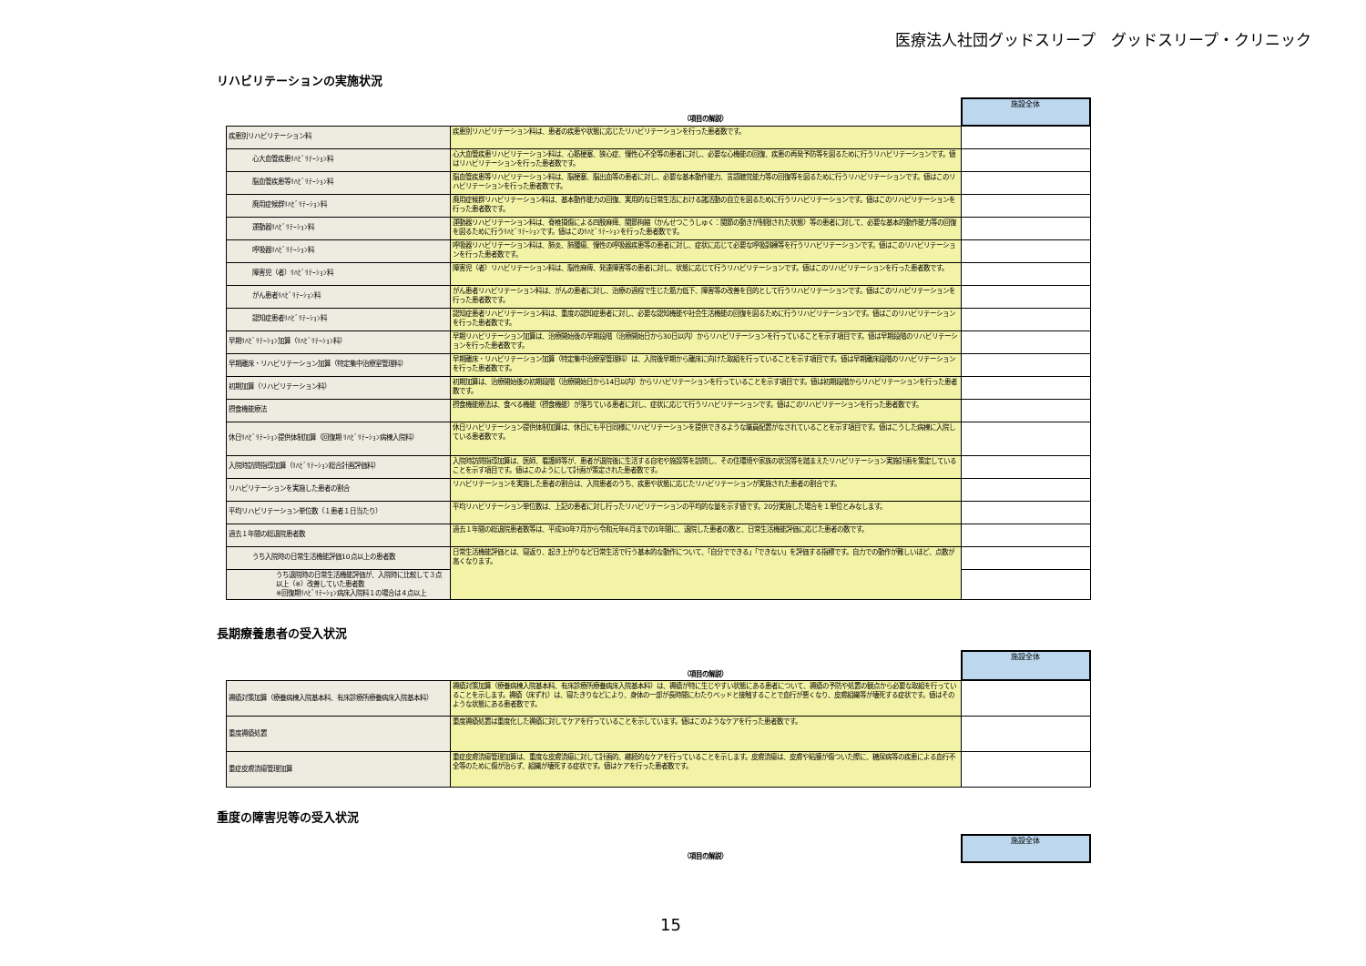医療法人社団グッドスリープ　グッドスリープ・クリニック
リハビリテーションの実施状況
| | （項目の解説） | 施設全体 |
| --- | --- | --- |
| 疾患別リハビリテーション料 | 疾患別リハビリテーション料は、患者の疾患や状態に応じたリハビリテーションを行った患者数です。 | |
| 心大血管疾患ﾘﾊﾋﾞﾘﾃｰｼｮﾝ料 | 心大血管疾患リハビリテーション料は、心筋梗塞、狭心症、慢性心不全等の患者に対し、必要な心機能の回復、疾患の再発予防等を図るために行うリハビリテーションです。値はリハビリテーションを行った患者数です。 | |
| 脳血管疾患等ﾘﾊﾋﾞﾘﾃｰｼｮﾝ料 | 脳血管疾患等リハビリテーション料は、脳梗塞、脳出血等の患者に対し、必要な基本動作能力、言語聴覚能力等の回復等を図るために行うリハビリテーションです。値はこのリハビリテーションを行った患者数です。 | |
| 廃用症候群ﾘﾊﾋﾞﾘﾃｰｼｮﾝ料 | 廃用症候群リハビリテーション料は、基本動作能力の回復、実用的な日常生活における諸活動の自立を図るために行うリハビリテーションです。値はこのリハビリテーションを行った患者数です。 | |
| 運動器ﾘﾊﾋﾞﾘﾃｰｼｮﾝ料 | 運動器リハビリテーション料は、脊椎損傷による四肢麻痺、関節拘縮（かんせつこうしゅく：関節の動きが制限された状態）等の患者に対して、必要な基本的動作能力等の回復を図るために行うﾘﾊﾋﾞﾘﾃｰｼｮﾝです。値はこのﾘﾊﾋﾞﾘﾃｰｼｮﾝを行った患者数です。 | |
| 呼吸器ﾘﾊﾋﾞﾘﾃｰｼｮﾝ料 | 呼吸器リハビリテーション料は、肺炎、肺腫瘍、慢性の呼吸器疾患等の患者に対し、症状に応じて必要な呼吸訓練等を行うリハビリテーションです。値はこのリハビリテーションを行った患者数です。 | |
| 障害児（者）ﾘﾊﾋﾞﾘﾃｰｼｮﾝ料 | 障害児（者）リハビリテーション料は、脳性麻痺、発達障害等の患者に対し、状態に応じて行うリハビリテーションです。値はこのリハビリテーションを行った患者数です。 | |
| がん患者ﾘﾊﾋﾞﾘﾃｰｼｮﾝ料 | がん患者リハビリテーション料は、がんの患者に対し、治療の過程で生じた筋力低下、障害等の改善を目的として行うリハビリテーションです。値はこのリハビリテーションを行った患者数です。 | |
| 認知症患者ﾘﾊﾋﾞﾘﾃｰｼｮﾝ料 | 認知症患者リハビリテーション料は、重度の認知症患者に対し、必要な認知機能や社会生活機能の回復を図るために行うリハビリテーションです。値はこのリハビリテーションを行った患者数です。 | |
| 早期ﾘﾊﾋﾞﾘﾃｰｼｮﾝ加算（ﾘﾊﾋﾞﾘﾃｰｼｮﾝ料） | 早期リハビリテーション加算は、治療開始後の早期段階（治療開始日から30日以内）からリハビリテーションを行っていることを示す項目です。値は早期段階のリハビリテーションを行った患者数です。 | |
| 早期離床・リハビリテーション加算（特定集中治療室管理料） | 早期離床・リハビリテーション加算（特定集中治療室管理料）は、入院後早期から離床に向けた取組を行っていることを示す項目です。値は早期離床段階のリハビリテーションを行った患者数です。 | |
| 初期加算（リハビリテーション料） | 初期加算は、治療開始後の初期段階（治療開始日から14日以内）からリハビリテーションを行っていることを示す項目です。値は初期段階からリハビリテーションを行った患者数です。 | |
| 摂食機能療法 | 摂食機能療法は、食べる機能（摂食機能）が落ちている患者に対し、症状に応じて行うリハビリテーションです。値はこのリハビリテーションを行った患者数です。 | |
| 休日ﾘﾊﾋﾞﾘﾃｰｼｮﾝ提供体制加算（回復期 ﾘﾊﾋﾞﾘﾃｰｼｮﾝ病棟入院料） | 休日リハビリテーション提供体制加算は、休日にも平日同様にリハビリテーションを提供できるような職員配置がなされていることを示す項目です。値はこうした病棟に入院している患者数です。 | |
| 入院時訪問指導加算（ﾘﾊﾋﾞﾘﾃｰｼｮﾝ総合計画評価料） | 入院時訪問指導加算は、医師、看護師等が、患者が退院後に生活する自宅や施設等を訪問し、その住環境や家族の状況等を踏まえたリハビリテーション実施計画を策定していることを示す項目です。値はこのようにして計画が策定された患者数です。 | |
| リハビリテーションを実施した患者の割合 | リハビリテーションを実施した患者の割合は、入院患者のうち、疾患や状態に応じたリハビリテーションが実施された患者の割合です。 | |
| 平均リハビリテーション単位数（１患者１日当たり） | 平均リハビリテーション単位数は、上記の患者に対し行ったリハビリテーションの平均的な量を示す値です。20分実施した場合を１単位とみなします。 | |
| 過去１年間の総退院患者数 | 過去１年間の総退院患者数等は、平成30年7月から令和元年6月までの1年間に、退院した患者の数と、日常生活機能評価に応じた患者の数です。 | |
| うち入院時の日常生活機能評価10点以上の患者数 | 日常生活機能評価とは、寝返り、起き上がりなど日常生活で行う基本的な動作について、「自分でできる」「できない」を評価する指標です。自力での動作が難しいほど、点数が高くなります。 | |
| うち退院時の日常生活機能評価が、入院時に比較して３点以上（※）改善していた患者数 ※回復期ﾘﾊﾋﾞﾘﾃｰｼｮﾝ病床入院料１の場合は４点以上 | | |
長期療養患者の受入状況
| | （項目の解説） | 施設全体 |
| --- | --- | --- |
| 褥瘡対策加算（療養病棟入院基本料、有床診療所療養病床入院基本料） | 褥瘡対策加算（療養病棟入院基本料、有床診療所療養病床入院基本料）は、褥瘡が特に生じやすい状態にある患者について、褥瘡の予防や処置の観点から必要な取組を行っていることを示します。褥瘡（床ずれ）は、寝たきりなどにより、身体の一部が長時間にわたりベッドと接触することで血行が悪くなり、皮膚組織等が壊死する症状です。値はそのような状態にある患者数です。 | |
| 重度褥瘡処置 | 重度褥瘡処置は重度化した褥瘡に対してケアを行っていることを示しています。値はこのようなケアを行った患者数です。 | |
| 重症皮膚潰瘍管理加算 | 重症皮膚潰瘍管理加算は、重度な皮膚潰瘍に対して計画的、継続的なケアを行っていることを示します。皮膚潰瘍は、皮膚や粘膜が傷ついた際に、糖尿病等の疾患による血行不全等のために傷が治らず、組織が壊死する症状です。値はケアを行った患者数です。 | |
重度の障害児等の受入状況
| | （項目の解説） | 施設全体 |
| --- | --- | --- |
15